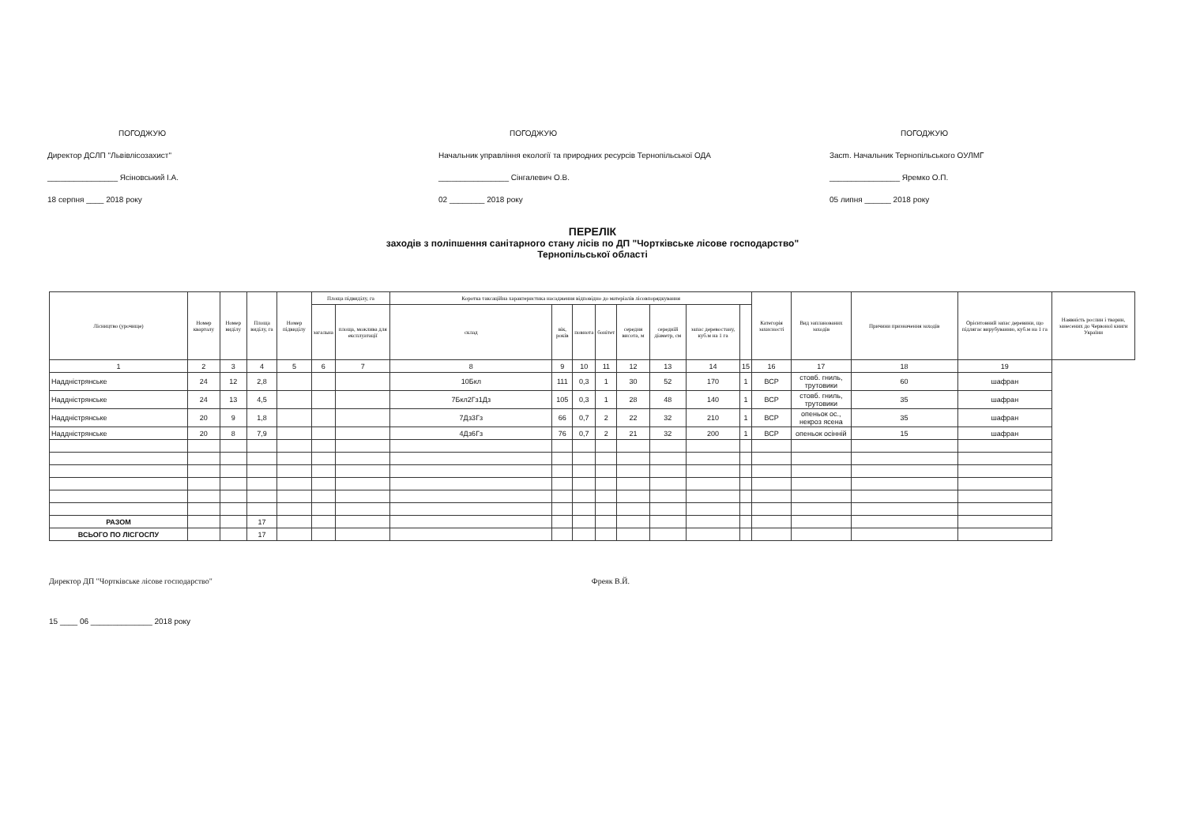ПОГОДЖУЮ
Директор ДСЛП "Львівлісозахист"
________________ Ясіновський І.А.
18 серпня ____ 2018 року
ПОГОДЖУЮ
Начальник управління екології та природних ресурсів Тернопільської ОДА
________________ Сінгалевич О.В.
02 ________ 2018 року
ПОГОДЖУЮ
Засm. Начальник Тернопільського ОУЛМГ
________________ Яремко О.П.
05 липня ______ 2018 року
ПЕРЕЛІК
заходів з поліпшення санітарного стану лісів по ДП "Чортківське лісове господарство"
Тернопільської області
| Лісництво (урочище) | Номер кварталу | Номер виділу | Площа виділу, га | Номер підвиділу | Площа підвиділу, га | | Коротка таксаційна характеристика насадження відповідно до матеріалів лісовпорядкування | | | | | | | | Категорія захисності | Вид запланованих заходів | Причини призначення заходів | Орієнтовний запас деревини, що підлягає вирубуванню, куб.м на 1 га | Наявність рослин і тварин, занесених до Червоної книги України |
| --- | --- | --- | --- | --- | --- | --- | --- | --- | --- | --- | --- | --- | --- | --- | --- | --- | --- | --- | --- |
| | | | | | загальна | площа, можлива для експлуатації | склад | вік, років | повнота | бонітет | середня висота, м | середній діаметр, см | запас деревостану, куб.м на 1 га | | | | | | |
| 1 | 2 | 3 | 4 | 5 | 6 | 7 | 8 | 9 | 10 | 11 | 12 | 13 | 14 | 15 | 16 | 17 | 18 | 19 | |
| Наддністрянське | 24 | 12 | 2,8 | | | | 10Бкл | 111 | 0,3 | 1 | 30 | 52 | 170 | 1 | ВСР | стовб. гниль, трутовики | 60 | шафран | |
| Наддністрянське | 24 | 13 | 4,5 | | | | 7Бкл2Гз1Дз | 105 | 0,3 | 1 | 28 | 48 | 140 | 1 | ВСР | стовб. гниль, трутовики | 35 | шафран | |
| Наддністрянське | 20 | 9 | 1,8 | | | | 7Дз3Гз | 66 | 0,7 | 2 | 22 | 32 | 210 | 1 | ВСР | опеньок ос., некроз ясена | 35 | шафран | |
| Наддністрянське | 20 | 8 | 7,9 | | | | 4Дз6Гз | 76 | 0,7 | 2 | 21 | 32 | 200 | 1 | ВСР | опеньок осінній | 15 | шафран | |
| РАЗОМ | | | 17 | | | | | | | | | | | | | | | | |
| ВСЬОГО ПО ЛІСГОСПУ | | | 17 | | | | | | | | | | | | | | | | |
Директор ДП "Чортківське лісове господарство" Фреяк В.Й.
15 ____ 06 ______________ 2018 року